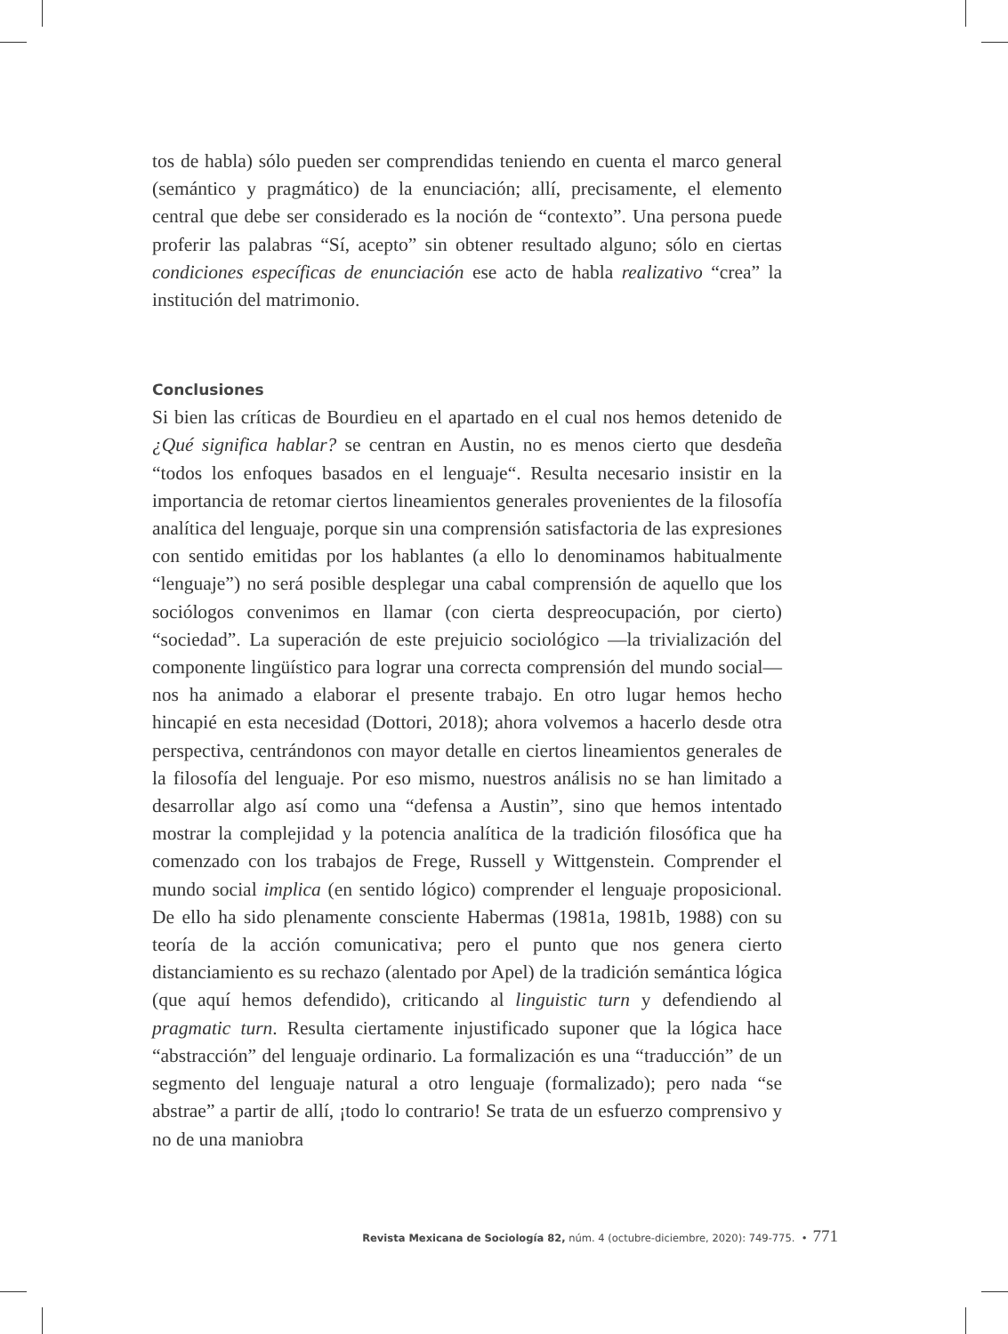tos de habla) sólo pueden ser comprendidas teniendo en cuenta el marco general (semántico y pragmático) de la enunciación; allí, precisamente, el elemento central que debe ser considerado es la noción de “contexto”. Una persona puede proferir las palabras “Sí, acepto” sin obtener resultado alguno; sólo en ciertas condiciones específicas de enunciación ese acto de habla realizativo “crea” la institución del matrimonio.
Conclusiones
Si bien las críticas de Bourdieu en el apartado en el cual nos hemos detenido de ¿Qué significa hablar? se centran en Austin, no es menos cierto que desdeña “todos los enfoques basados en el lenguaje“. Resulta necesario insistir en la importancia de retomar ciertos lineamientos generales provenientes de la filosofía analítica del lenguaje, porque sin una comprensión satisfactoria de las expresiones con sentido emitidas por los hablantes (a ello lo denominamos habitualmente “lenguaje”) no será posible desplegar una cabal comprensión de aquello que los sociólogos convenimos en llamar (con cierta despreocupación, por cierto) “sociedad”. La superación de este prejuicio sociológico —la trivialización del componente lingüístico para lograr una correcta comprensión del mundo social— nos ha animado a elaborar el presente trabajo. En otro lugar hemos hecho hincapié en esta necesidad (Dottori, 2018); ahora volvemos a hacerlo desde otra perspectiva, centrándonos con mayor detalle en ciertos lineamientos generales de la filosofía del lenguaje. Por eso mismo, nuestros análisis no se han limitado a desarrollar algo así como una “defensa a Austin”, sino que hemos intentado mostrar la complejidad y la potencia analítica de la tradición filosófica que ha comenzado con los trabajos de Frege, Russell y Wittgenstein. Comprender el mundo social implica (en sentido lógico) comprender el lenguaje proposicional. De ello ha sido plenamente consciente Habermas (1981a, 1981b, 1988) con su teoría de la acción comunicativa; pero el punto que nos genera cierto distanciamiento es su rechazo (alentado por Apel) de la tradición semántica lógica (que aquí hemos defendido), criticando al linguistic turn y defendiendo al pragmatic turn. Resulta ciertamente injustificado suponer que la lógica hace “abstracción” del lenguaje ordinario. La formalización es una “traducción” de un segmento del lenguaje natural a otro lenguaje (formalizado); pero nada “se abstrae” a partir de allí, ¡todo lo contrario! Se trata de un esfuerzo comprensivo y no de una maniobra
Revista Mexicana de Sociología 82, núm. 4 (octubre-diciembre, 2020): 749-775. • 771